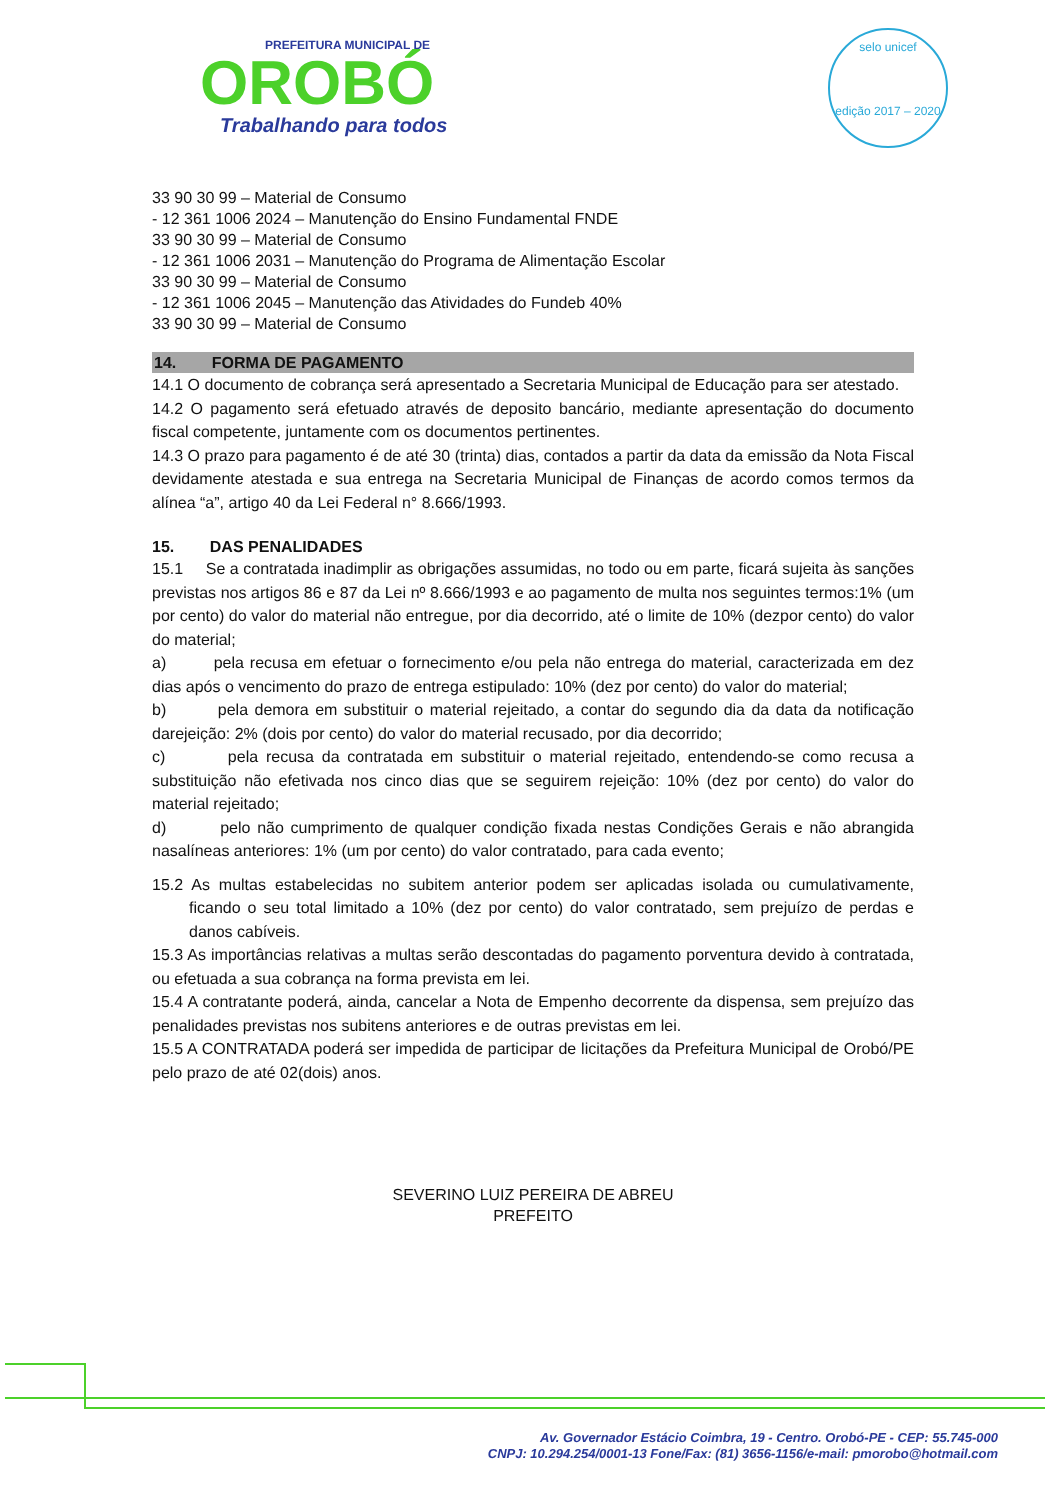PREFEITURA MUNICIPAL DE
OROBÓ
Trabalhando para todos
selo unicef
edição 2017 – 2020
33 90 30 99 – Material de Consumo
- 12 361 1006 2024 – Manutenção do Ensino Fundamental FNDE
33 90 30 99 – Material de Consumo
- 12 361 1006 2031 – Manutenção do Programa de Alimentação Escolar
33 90 30 99 – Material de Consumo
- 12 361 1006 2045 – Manutenção das Atividades do Fundeb 40%
33 90 30 99 – Material de Consumo
14. FORMA DE PAGAMENTO
14.1 O documento de cobrança será apresentado a Secretaria Municipal de Educação para ser atestado.
14.2 O pagamento será efetuado através de deposito bancário, mediante apresentação do documento fiscal competente, juntamente com os documentos pertinentes.
14.3 O prazo para pagamento é de até 30 (trinta) dias, contados a partir da data da emissão da Nota Fiscal devidamente atestada e sua entrega na Secretaria Municipal de Finanças de acordo comos termos da alínea “a”, artigo 40 da Lei Federal n° 8.666/1993.
15. DAS PENALIDADES
15.1 Se a contratada inadimplir as obrigações assumidas, no todo ou em parte, ficará sujeita às sanções previstas nos artigos 86 e 87 da Lei nº 8.666/1993 e ao pagamento de multa nos seguintes termos:1% (um por cento) do valor do material não entregue, por dia decorrido, até o limite de 10% (dezpor cento) do valor do material;
a) pela recusa em efetuar o fornecimento e/ou pela não entrega do material, caracterizada em dez dias após o vencimento do prazo de entrega estipulado: 10% (dez por cento) do valor do material;
b) pela demora em substituir o material rejeitado, a contar do segundo dia da data da notificação darejeição: 2% (dois por cento) do valor do material recusado, por dia decorrido;
c) pela recusa da contratada em substituir o material rejeitado, entendendo-se como recusa a substituição não efetivada nos cinco dias que se seguirem rejeição: 10% (dez por cento) do valor do material rejeitado;
d) pelo não cumprimento de qualquer condição fixada nestas Condições Gerais e não abrangida nasalíneas anteriores: 1% (um por cento) do valor contratado, para cada evento;
15.2 As multas estabelecidas no subitem anterior podem ser aplicadas isolada ou cumulativamente, ficando o seu total limitado a 10% (dez por cento) do valor contratado, sem prejuízo de perdas e danos cabíveis.
15.3 As importâncias relativas a multas serão descontadas do pagamento porventura devido à contratada, ou efetuada a sua cobrança na forma prevista em lei.
15.4 A contratante poderá, ainda, cancelar a Nota de Empenho decorrente da dispensa, sem prejuízo das penalidades previstas nos subitens anteriores e de outras previstas em lei.
15.5 A CONTRATADA poderá ser impedida de participar de licitações da Prefeitura Municipal de Orobó/PE pelo prazo de até 02(dois) anos.
SEVERINO LUIZ PEREIRA DE ABREU
PREFEITO
Av. Governador Estácio Coimbra, 19 - Centro. Orobó-PE - CEP: 55.745-000
CNPJ: 10.294.254/0001-13 Fone/Fax: (81) 3656-1156/e-mail: pmorobo@hotmail.com